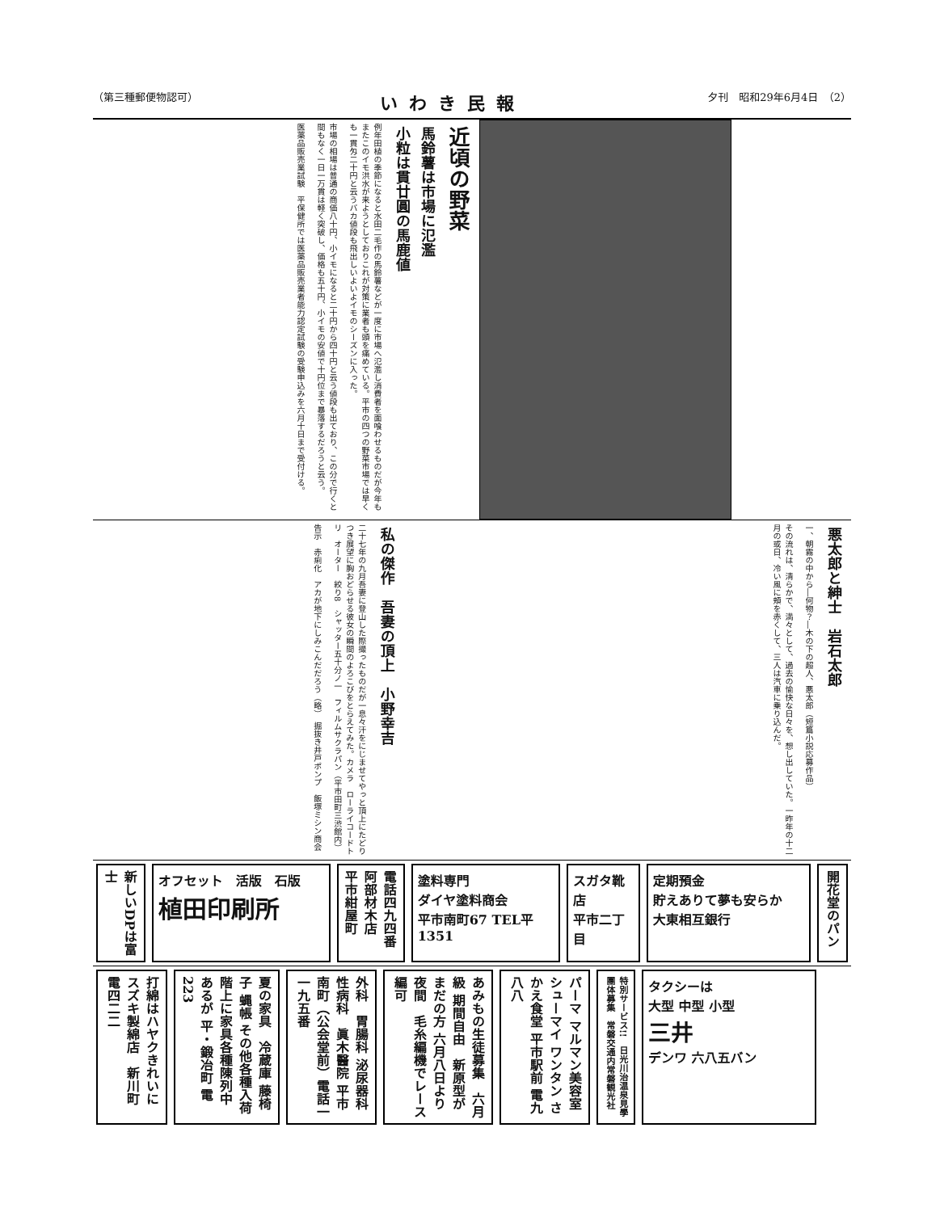（第三種郵便物認可） いわき民報 夕刊　昭和29年6月4日　（2）
近頃の野菜
馬鈴薯は市場に氾濫
小粒は貫廿圓の馬鹿値
例年田植の季節になると水田二毛作の馬鈴薯などが一度に市場へ氾濫し消費者を面喰わせるものだが今年もまたこのイモ洪水が来ようとしておりこれが対策に業者も頭を痛めている。平市の四つの野菜市場では早くも一貫匁二十円と云うバカ値段も飛出しいよいよイモのシーズンに入った。
市場の相場は普通の商価八十円、小イモになると二十円から四十円と云う値段も出ており、この分で行くと間もなく一日一万貫は軽く突破し、価格も五十円、小イモの安値で十円位まで暴落するだろうと云う。
医薬品販売業試験　平保健所では医薬品販売業者能力認定試験の受験申込みを六月十日まで受付ける。
私の傑作　吾妻の頂上　小野幸吉
二十七年の九月吾妻に登山した際撮ったものだが一息々汗をにじませてやっと頂上にたどりつき展望に胸おどらせる彼女の瞬間のよろこびをとらえてみた。カメラ　ローライコードトリ　オーター　絞り8　シャッター五十分ノ一　フィルムサクラパン（平市田町三渋館内）
告示　赤痢化　アカが地下にしみこんだだろう（略）　掘抜き井戸ポンプ　飯塚ミシン商会
悪太郎と紳士　岩石太郎
一、朝霧の中から―何物？―木の下の超人、悪太郎（短篇小説応募作品）
その流れは、清らかで、満々として、過去の愉快な日々を、想し出していた。一昨年の十二月の或日、冷い風に頬を赤くして、三人は汽車に乗り込んだ。
新しいDPは富士
オフセット　活版　石版
植田印刷所
電話四九四番　阿部材木店　平市紺屋町
塗料専門
ダイヤ塗料商会
平市南町67 TEL平1351
スガタ靴店
平市二丁目
定期預金
貯えありて夢も安らか
大東相互銀行
開花堂のパン
打綿はハヤクきれいに　スズキ製綿店　新川町 電四二二
夏の家具　冷蔵庫 藤椅子 蝿帳 その他各種入荷　階上に家具各種陳列中　あるが 平・鍛冶町 電223
外科　胃腸科 泌尿器科 性病科　眞木醫院 平市南町（公会堂前）電話一一九五番
あみもの生徒募集　六月級 期間自由　新原型がまだの方 六月八日より夜間　毛糸編機でレース編可
パーマ マルマン美容室　シューマイ ワンタン さかえ食堂 平市駅前 電九八八
特別サービス!!　日光川治温泉見學團体募集　常磐交通内常磐観光社
タクシーは
大型 中型 小型
三井
デンワ 六八五バン